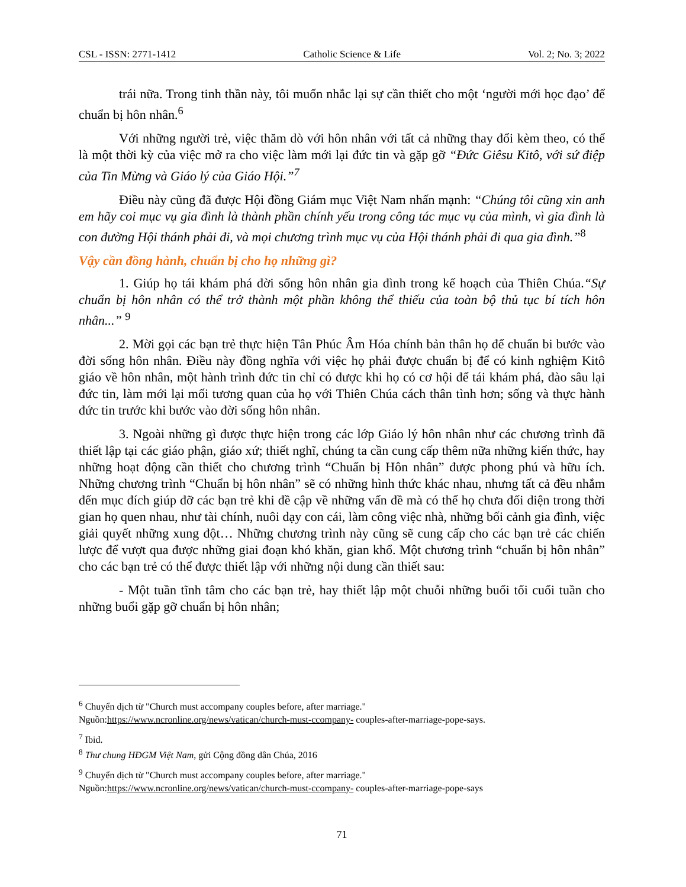CSL - ISSN: 2771-1412 Catholic Science & Life Vol. 2; No. 3; 2022
trái nữa. Trong tinh thần này, tôi muốn nhắc lại sự cần thiết cho một ‘người mới học đạo’ để chuẩn bị hôn nhân.<sup>6</sup>
Với những người trẻ, việc thăm dò với hôn nhân với tất cả những thay đổi kèm theo, có thể là một thời kỳ của việc mở ra cho việc làm mới lại đức tin và gặp gỡ “Đức Giêsu Kitô, với sứ điệp của Tin Mừng và Giáo lý của Giáo Hội.”<sup>7</sup>
Điều này cũng đã được Hội đồng Giám mục Việt Nam nhấn mạnh: “Chúng tôi cũng xin anh em hãy coi mục vụ gia đình là thành phần chính yếu trong công tác mục vụ của mình, vì gia đình là con đường Hội thánh phải đi, và mọi chương trình mục vụ của Hội thánh phải đi qua gia đình.”<sup>8</sup>
Vậy cần đồng hành, chuẩn bị cho họ những gì?
1. Giúp họ tái khám phá đời sống hôn nhân gia đình trong kế hoạch của Thiên Chúa.“Sự chuẩn bị hôn nhân có thể trở thành một phần không thể thiếu của toàn bộ thủ tục bí tích hôn nhân...” <sup>9</sup>
2. Mời gọi các bạn trẻ thực hiện Tân Phúc Âm Hóa chính bản thân họ để chuẩn bi bước vào đời sống hôn nhân. Điều này đồng nghĩa với việc họ phải được chuẩn bị để có kinh nghiệm Kitô giáo về hôn nhân, một hành trình đức tin chỉ có được khi họ có cơ hội để tái khám phá, đào sâu lại đức tin, làm mới lại mối tương quan của họ với Thiên Chúa cách thân tình hơn; sống và thực hành đức tin trước khi bước vào đời sống hôn nhân.
3. Ngoài những gì được thực hiện trong các lớp Giáo lý hôn nhân như các chương trình đã thiết lập tại các giáo phận, giáo xứ; thiết nghĩ, chúng ta cần cung cấp thêm nữa những kiến thức, hay những hoạt động cần thiết cho chương trình “Chuẩn bị Hôn nhân” được phong phú và hữu ích. Những chương trình “Chuẩn bị hôn nhân” sẽ có những hình thức khác nhau, nhưng tất cả đều nhắm đến mục đích giúp đỡ các bạn trẻ khi đề cập về những vấn đề mà có thể họ chưa đối diện trong thời gian họ quen nhau, như tài chính, nuôi dạy con cái, làm công việc nhà, những bối cảnh gia đình, việc giải quyết những xung đột… Những chương trình này cũng sẽ cung cấp cho các bạn trẻ các chiến lược để vượt qua được những giai đoạn khó khăn, gian khổ. Một chương trình “chuẩn bị hôn nhân” cho các bạn trẻ có thể được thiết lập với những nội dung cần thiết sau:
- Một tuần tĩnh tâm cho các bạn trẻ, hay thiết lập một chuỗi những buổi tối cuối tuần cho những buổi gặp gỡ chuẩn bị hôn nhân;
<sup>6</sup> Chuyển dịch từ "Church must accompany couples before, after marriage."
Nguồn:https://www.ncronline.org/news/vatican/church-must-ccompany- couples-after-marriage-pope-says.
<sup>7</sup> Ibid.
<sup>8</sup> Thư chung HĐGM Việt Nam, gửi Cộng đồng dân Chúa, 2016
<sup>9</sup> Chuyển dịch từ "Church must accompany couples before, after marriage."
Nguồn:https://www.ncronline.org/news/vatican/church-must-ccompany- couples-after-marriage-pope-says
71